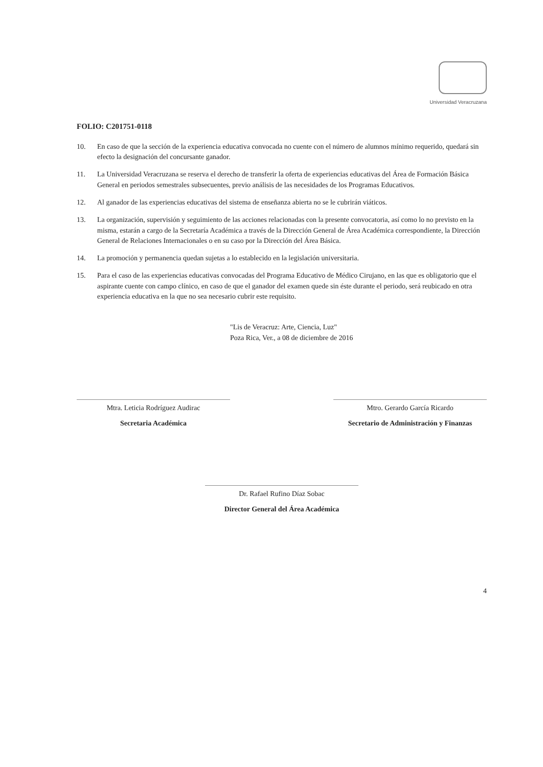Universidad Veracruzana
FOLIO: C201751-0118
10. En caso de que la sección de la experiencia educativa convocada no cuente con el número de alumnos mínimo requerido, quedará sin efecto la designación del concursante ganador.
11. La Universidad Veracruzana se reserva el derecho de transferir la oferta de experiencias educativas del Área de Formación Básica General en periodos semestrales subsecuentes, previo análisis de las necesidades de los Programas Educativos.
12. Al ganador de las experiencias educativas del sistema de enseñanza abierta no se le cubrirán viáticos.
13. La organización, supervisión y seguimiento de las acciones relacionadas con la presente convocatoria, así como lo no previsto en la misma, estarán a cargo de la Secretaría Académica a través de la Dirección General de Área Académica correspondiente, la Dirección General de Relaciones Internacionales o en su caso por la Dirección del Área Básica.
14. La promoción y permanencia quedan sujetas a lo establecido en la legislación universitaria.
15. Para el caso de las experiencias educativas convocadas del Programa Educativo de Médico Cirujano, en las que es obligatorio que el aspirante cuente con campo clínico, en caso de que el ganador del examen quede sin éste durante el periodo, será reubicado en otra experiencia educativa en la que no sea necesario cubrir este requisito.
"Lis de Veracruz: Arte, Ciencia, Luz"
Poza Rica, Ver., a 08 de diciembre de 2016
Mtra. Leticia Rodríguez Audirac
Secretaria Académica
Mtro. Gerardo García Ricardo
Secretario de Administración y Finanzas
Dr. Rafael Rufino Díaz Sobac
Director General del Área Académica
4